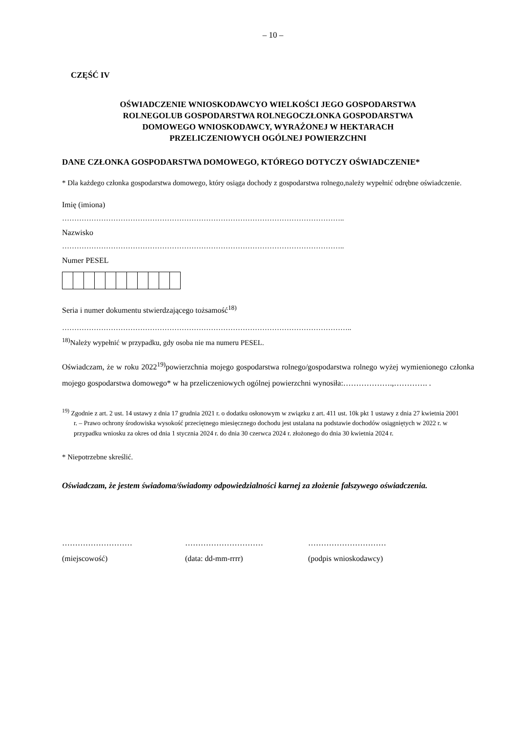– 10 –
CZĘŚĆ IV
OŚWIADCZENIE WNIOSKODAWCYO WIELKOŚCI JEGO GOSPODARSTWA
ROLNEGOLUB GOSPODARSTWA ROLNEGOCZŁONKA GOSPODARSTWA
DOMOWEGO WNIOSKODAWCY, WYRAŻONEJ W HEKTARACH
PRZELICZENIOWYCH OGÓLNEJ POWIERZCHNI
DANE CZŁONKA GOSPODARSTWA DOMOWEGO, KTÓREGO DOTYCZY OŚWIADCZENIE*
* Dla każdego członka gospodarstwa domowego, który osiąga dochody z gospodarstwa rolnego,należy wypełnić odrębne oświadczenie.
Imię (imiona)
……………………………………………………………………………………………………..
Nazwisko
……………………………………………………………………………………………………..
Numer PESEL
Seria i numer dokumentu stwierdzającego tożsamość<sup>18)</sup>
………………………………………………………………………………………………………..
<sup>18)</sup> Należy wypełnić w przypadku, gdy osoba nie ma numeru PESEL.
Oświadczam, że w roku 2022<sup>19)</sup>powierzchnia mojego gospodarstwa rolnego/gospodarstwa rolnego wyżej wymienionego członka mojego gospodarstwa domowego* w ha przeliczeniowych ogólnej powierzchni wynosiła:……………….,…………. .
<sup>19)</sup> Zgodnie z art. 2 ust. 14 ustawy z dnia 17 grudnia 2021 r. o dodatku osłonowym w związku z art. 411 ust. 10k pkt 1 ustawy z dnia 27 kwietnia 2001 r. – Prawo ochrony środowiska wysokość przeciętnego miesięcznego dochodu jest ustalana na podstawie dochodów osiągniętych w 2022 r. w przypadku wniosku za okres od dnia 1 stycznia 2024 r. do dnia 30 czerwca 2024 r. złożonego do dnia 30 kwietnia 2024 r.
* Niepotrzebne skreślić.
Oświadczam, że jestem świadoma/świadomy odpowiedzialności karnej za złożenie fałszywego oświadczenia.
……………………… ………………………… …………………………
(miejscowość) (data: dd-mm-rrrr) (podpis wnioskodawcy)